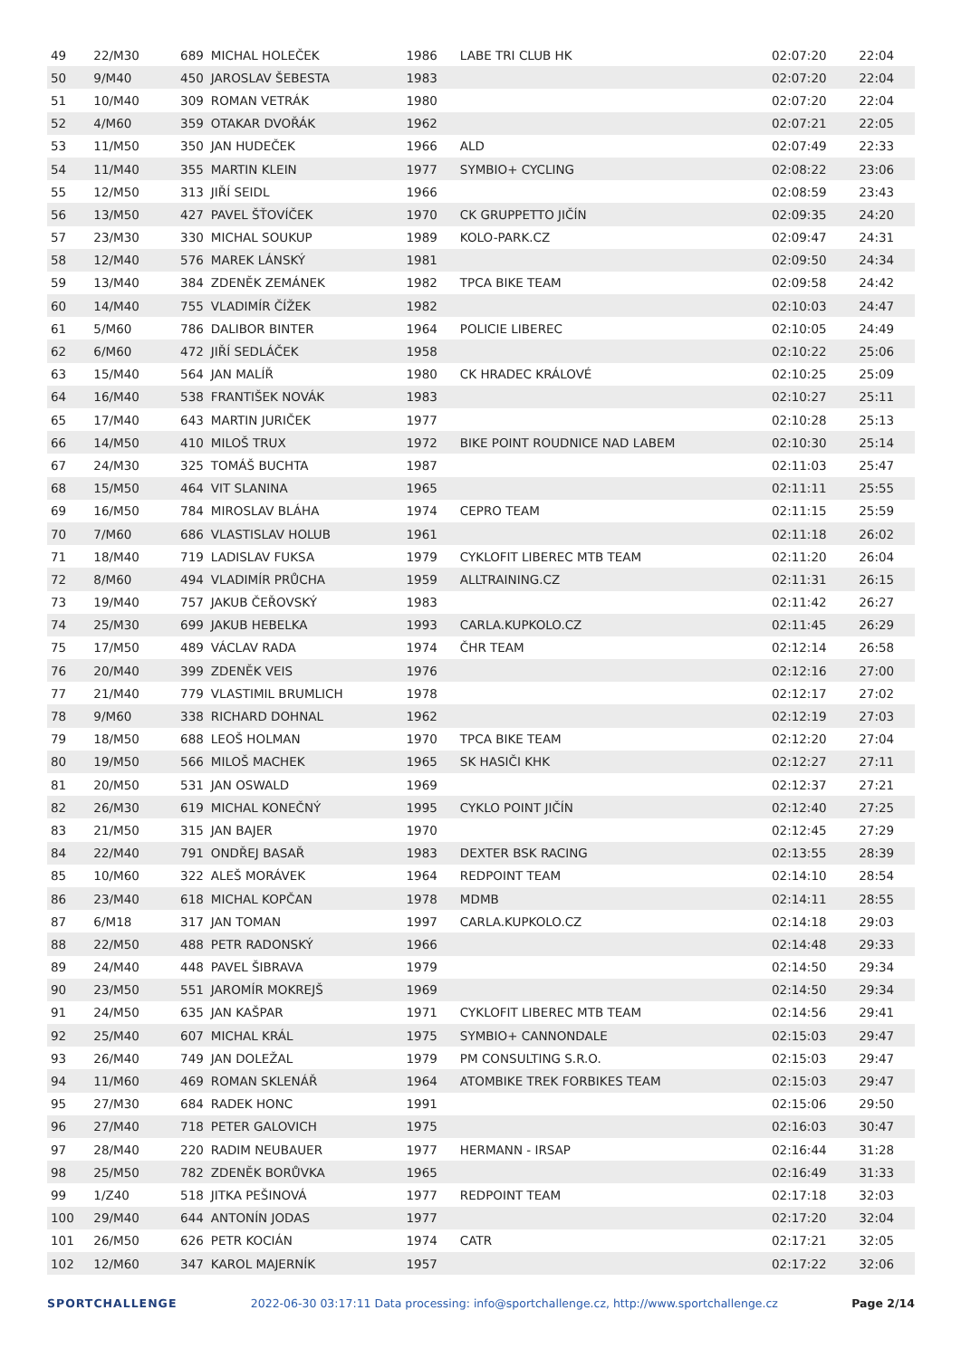| 49 | 22/M30 | 689 | MICHAL HOLEČEK | 1986 | LABE TRI CLUB HK | 02:07:20 | 22:04 |
| 50 | 9/M40 | 450 | JAROSLAV ŠEBESTA | 1983 | | 02:07:20 | 22:04 |
| 51 | 10/M40 | 309 | ROMAN VETRÁK | 1980 | | 02:07:20 | 22:04 |
| 52 | 4/M60 | 359 | OTAKAR DVOŘÁK | 1962 | | 02:07:21 | 22:05 |
| 53 | 11/M50 | 350 | JAN HUDEČEK | 1966 | ALD | 02:07:49 | 22:33 |
| 54 | 11/M40 | 355 | MARTIN KLEIN | 1977 | SYMBIO+ CYCLING | 02:08:22 | 23:06 |
| 55 | 12/M50 | 313 | JIŘÍ SEIDL | 1966 | | 02:08:59 | 23:43 |
| 56 | 13/M50 | 427 | PAVEL ŠŤOVÍČEK | 1970 | CK GRUPPETTO JIČÍN | 02:09:35 | 24:20 |
| 57 | 23/M30 | 330 | MICHAL SOUKUP | 1989 | KOLO-PARK.CZ | 02:09:47 | 24:31 |
| 58 | 12/M40 | 576 | MAREK LÁNSKÝ | 1981 | | 02:09:50 | 24:34 |
| 59 | 13/M40 | 384 | ZDENĚK ZEMÁNEK | 1982 | TPCA BIKE TEAM | 02:09:58 | 24:42 |
| 60 | 14/M40 | 755 | VLADIMÍR ČÍŽEK | 1982 | | 02:10:03 | 24:47 |
| 61 | 5/M60 | 786 | DALIBOR BINTER | 1964 | POLICIE LIBEREC | 02:10:05 | 24:49 |
| 62 | 6/M60 | 472 | JIŘÍ SEDLÁČEK | 1958 | | 02:10:22 | 25:06 |
| 63 | 15/M40 | 564 | JAN MALÍŘ | 1980 | CK HRADEC KRÁLOVÉ | 02:10:25 | 25:09 |
| 64 | 16/M40 | 538 | FRANTIŠEK NOVÁK | 1983 | | 02:10:27 | 25:11 |
| 65 | 17/M40 | 643 | MARTIN JURIČEK | 1977 | | 02:10:28 | 25:13 |
| 66 | 14/M50 | 410 | MILOŠ TRUX | 1972 | BIKE POINT ROUDNICE NAD LABEM | 02:10:30 | 25:14 |
| 67 | 24/M30 | 325 | TOMÁŠ BUCHTA | 1987 | | 02:11:03 | 25:47 |
| 68 | 15/M50 | 464 | VIT SLANINA | 1965 | | 02:11:11 | 25:55 |
| 69 | 16/M50 | 784 | MIROSLAV BLÁHA | 1974 | CEPRO TEAM | 02:11:15 | 25:59 |
| 70 | 7/M60 | 686 | VLASTISLAV HOLUB | 1961 | | 02:11:18 | 26:02 |
| 71 | 18/M40 | 719 | LADISLAV FUKSA | 1979 | CYKLOFIT LIBEREC MTB TEAM | 02:11:20 | 26:04 |
| 72 | 8/M60 | 494 | VLADIMÍR PRŮCHA | 1959 | ALLTRAINING.CZ | 02:11:31 | 26:15 |
| 73 | 19/M40 | 757 | JAKUB ČEŘOVSKÝ | 1983 | | 02:11:42 | 26:27 |
| 74 | 25/M30 | 699 | JAKUB HEBELKA | 1993 | CARLA.KUPKOLO.CZ | 02:11:45 | 26:29 |
| 75 | 17/M50 | 489 | VÁCLAV RADA | 1974 | ČHR TEAM | 02:12:14 | 26:58 |
| 76 | 20/M40 | 399 | ZDENĚK VEIS | 1976 | | 02:12:16 | 27:00 |
| 77 | 21/M40 | 779 | VLASTIMIL BRUMLICH | 1978 | | 02:12:17 | 27:02 |
| 78 | 9/M60 | 338 | RICHARD DOHNAL | 1962 | | 02:12:19 | 27:03 |
| 79 | 18/M50 | 688 | LEOŠ HOLMAN | 1970 | TPCA BIKE TEAM | 02:12:20 | 27:04 |
| 80 | 19/M50 | 566 | MILOŠ MACHEK | 1965 | SK HASIČI KHK | 02:12:27 | 27:11 |
| 81 | 20/M50 | 531 | JAN OSWALD | 1969 | | 02:12:37 | 27:21 |
| 82 | 26/M30 | 619 | MICHAL KONEČNÝ | 1995 | CYKLO POINT JIČÍN | 02:12:40 | 27:25 |
| 83 | 21/M50 | 315 | JAN BAJER | 1970 | | 02:12:45 | 27:29 |
| 84 | 22/M40 | 791 | ONDŘEJ BASAŘ | 1983 | DEXTER BSK RACING | 02:13:55 | 28:39 |
| 85 | 10/M60 | 322 | ALEŠ MORÁVEK | 1964 | REDPOINT TEAM | 02:14:10 | 28:54 |
| 86 | 23/M40 | 618 | MICHAL KOPČAN | 1978 | MDMB | 02:14:11 | 28:55 |
| 87 | 6/M18 | 317 | JAN TOMAN | 1997 | CARLA.KUPKOLO.CZ | 02:14:18 | 29:03 |
| 88 | 22/M50 | 488 | PETR RADONSKÝ | 1966 | | 02:14:48 | 29:33 |
| 89 | 24/M40 | 448 | PAVEL ŠIBRAVA | 1979 | | 02:14:50 | 29:34 |
| 90 | 23/M50 | 551 | JAROMÍR MOKREJŠ | 1969 | | 02:14:50 | 29:34 |
| 91 | 24/M50 | 635 | JAN KAŠPAR | 1971 | CYKLOFIT LIBEREC MTB TEAM | 02:14:56 | 29:41 |
| 92 | 25/M40 | 607 | MICHAL KRÁL | 1975 | SYMBIO+ CANNONDALE | 02:15:03 | 29:47 |
| 93 | 26/M40 | 749 | JAN DOLEŽAL | 1979 | PM CONSULTING S.R.O. | 02:15:03 | 29:47 |
| 94 | 11/M60 | 469 | ROMAN SKLENÁŘ | 1964 | ATOMBIKE TREK FORBIKES TEAM | 02:15:03 | 29:47 |
| 95 | 27/M30 | 684 | RADEK HONC | 1991 | | 02:15:06 | 29:50 |
| 96 | 27/M40 | 718 | PETER GALOVICH | 1975 | | 02:16:03 | 30:47 |
| 97 | 28/M40 | 220 | RADIM NEUBAUER | 1977 | HERMANN - IRSAP | 02:16:44 | 31:28 |
| 98 | 25/M50 | 782 | ZDENĚK BORŮVKA | 1965 | | 02:16:49 | 31:33 |
| 99 | 1/Z40 | 518 | JITKA PEŠINOVÁ | 1977 | REDPOINT TEAM | 02:17:18 | 32:03 |
| 100 | 29/M40 | 644 | ANTONÍN JODAS | 1977 | | 02:17:20 | 32:04 |
| 101 | 26/M50 | 626 | PETR KOCIÁN | 1974 | CATR | 02:17:21 | 32:05 |
| 102 | 12/M60 | 347 | KAROL MAJERNÍK | 1957 | | 02:17:22 | 32:06 |
SPORTCHALLENGE 2022-06-30 03:17:11 Data processing: info@sportchallenge.cz, http://www.sportchallenge.cz Page 2/14